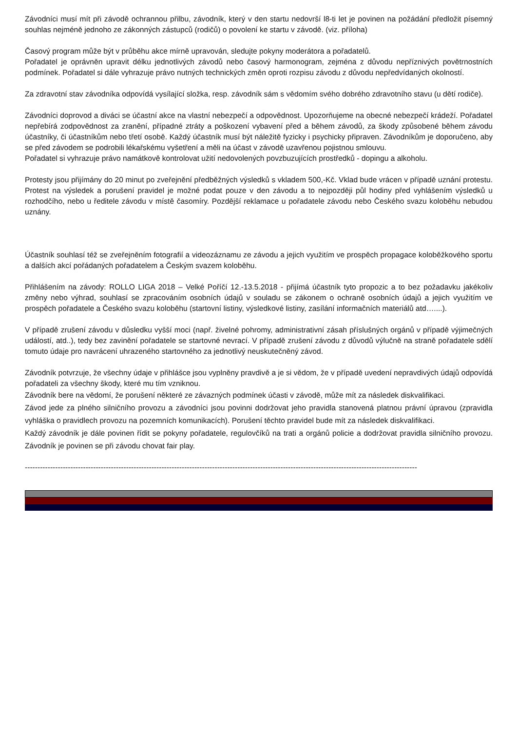Závodníci musí mít při závodě ochrannou přilbu, závodník, který v den startu nedovrší l8-ti let je povinen na požádání předložit písemný souhlas nejméně jednoho ze zákonných zástupců (rodičů) o povolení ke startu v závodě. (viz. příloha)
Časový program může být v průběhu akce mírně upravován, sledujte pokyny moderátora a pořadatelů.
Pořadatel je oprávněn upravit délku jednotlivých závodů nebo časový harmonogram, zejména z důvodu nepříznivých povětrnostních podmínek. Pořadatel si dále vyhrazuje právo nutných technických změn oproti rozpisu závodu z důvodu nepředvídaných okolností.
Za zdravotní stav závodníka odpovídá vysílající složka, resp. závodník sám s vědomím svého dobrého zdravotního stavu (u dětí rodiče).
Závodníci doprovod a diváci se účastní akce na vlastní nebezpečí a odpovědnost. Upozorňujeme na obecné nebezpečí krádeží. Pořadatel nepřebírá zodpovědnost za zranění, případné ztráty a poškození vybavení před a během závodů, za škody způsobené během závodu účastníky, či účastníkům nebo třetí osobě. Každý účastník musí být náležitě fyzicky i psychicky připraven. Závodníkům je doporučeno, aby se před závodem se podrobili lékařskému vyšetření a měli na účast v závodě uzavřenou pojistnou smlouvu.
Pořadatel si vyhrazuje právo namátkově kontrolovat užití nedovolených povzbuzujících prostředků - dopingu a alkoholu.
Protesty jsou přijímány do 20 minut po zveřejnění předběžných výsledků s vkladem 500,-Kč. Vklad bude vrácen v případě uznání protestu. Protest na výsledek a porušení pravidel je možné podat pouze v den závodu a to nejpozději půl hodiny před vyhlášením výsledků u rozhodčího, nebo u ředitele závodu v místě časomíry. Pozdější reklamace u pořadatele závodu nebo Českého svazu koloběhu nebudou uznány.
Účastník souhlasí též se zveřejněním fotografií a videozáznamu ze závodu a jejich využitím ve prospěch propagace koloběžkového sportu a dalších akcí pořádaných pořadatelem a Českým svazem koloběhu.
Přihlášením na závody: ROLLO LIGA 2018 – Velké Poříčí 12.-13.5.2018 - přijímá účastník tyto propozic a to bez požadavku jakékoliv změny nebo výhrad, souhlasí se zpracováním osobních údajů v souladu se zákonem o ochraně osobních údajů a jejich využitím ve prospěch pořadatele a Českého svazu koloběhu (startovní listiny, výsledkové listiny, zasílání informačních materiálů atd…....).
V případě zrušení závodu v důsledku vyšší moci (např. živelné pohromy, administrativní zásah příslušných orgánů v případě výjimečných událostí, atd..), tedy bez zavinění pořadatele se startovné nevrací. V případě zrušení závodu z důvodů výlučně na straně pořadatele sdělí tomuto údaje pro navrácení uhrazeného startovného za jednotlivý neuskutečněný závod.
Závodník potvrzuje, že všechny údaje v přihlášce jsou vyplněny pravdivě a je si vědom, že v případě uvedení nepravdivých údajů odpovídá pořadateli za všechny škody, které mu tím vzniknou.
Závodník bere na vědomí, že porušení některé ze závazných podmínek účasti v závodě, může mít za následek diskvalifikaci.
Závod jede za plného silničního provozu a závodníci jsou povinni dodržovat jeho pravidla stanovená platnou právní úpravou (zpravidla vyhláška o pravidlech provozu na pozemních komunikacích). Porušení těchto pravidel bude mít za následek diskvalifikaci.
Každý závodník je dále povinen řídit se pokyny pořadatele, regulovčíků na trati a orgánů policie a dodržovat pravidla silničního provozu. Závodník je povinen se při závodu chovat fair play.
-----------------------------------------------------------------------------------------------------------------------------------------------------------